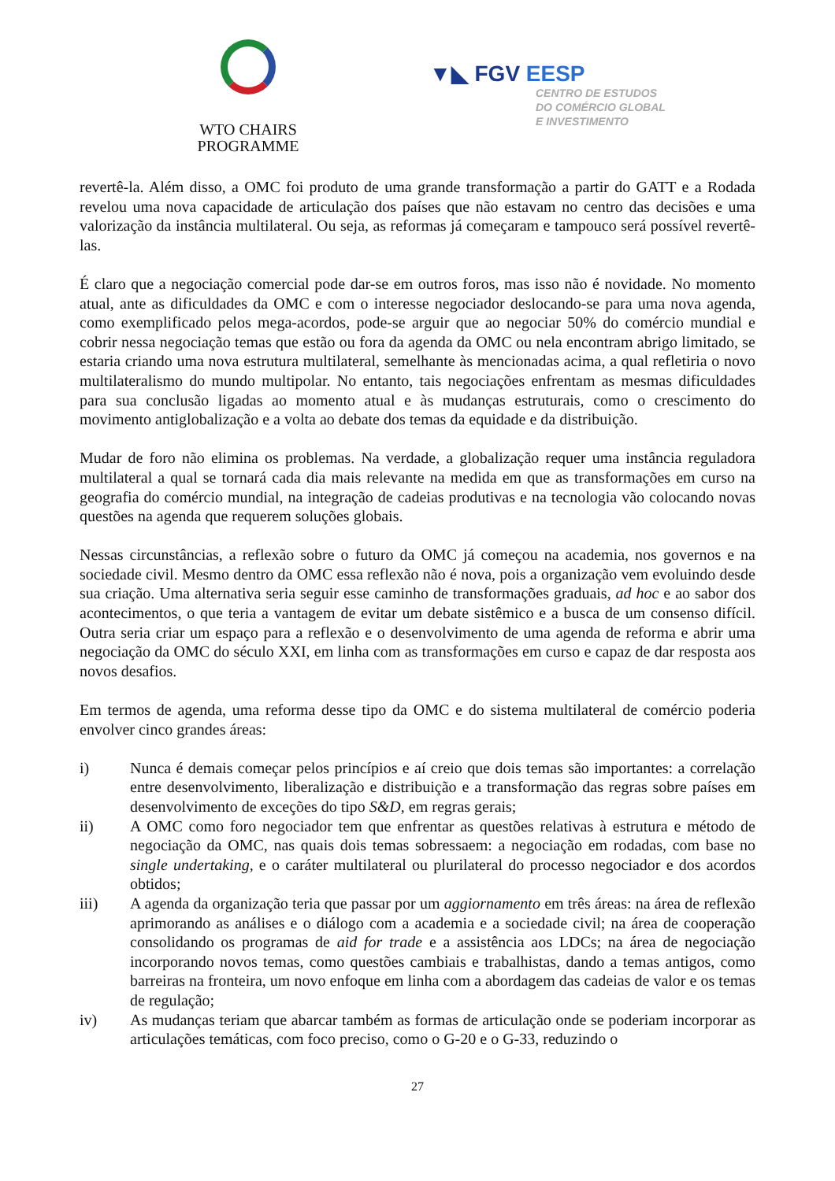WTO CHAIRS
PROGRAMME
▼◣ FGV EESP
CENTRO DE ESTUDOS
DO COMÉRCIO GLOBAL
E INVESTIMENTO
revertê-la. Além disso, a OMC foi produto de uma grande transformação a partir do GATT e a Rodada revelou uma nova capacidade de articulação dos países que não estavam no centro das decisões e uma valorização da instância multilateral. Ou seja, as reformas já começaram e tampouco será possível revertê-las.
É claro que a negociação comercial pode dar-se em outros foros, mas isso não é novidade. No momento atual, ante as dificuldades da OMC e com o interesse negociador deslocando-se para uma nova agenda, como exemplificado pelos mega-acordos, pode-se arguir que ao negociar 50% do comércio mundial e cobrir nessa negociação temas que estão ou fora da agenda da OMC ou nela encontram abrigo limitado, se estaria criando uma nova estrutura multilateral, semelhante às mencionadas acima, a qual refletiria o novo multilateralismo do mundo multipolar. No entanto, tais negociações enfrentam as mesmas dificuldades para sua conclusão ligadas ao momento atual e às mudanças estruturais, como o crescimento do movimento antiglobalização e a volta ao debate dos temas da equidade e da distribuição.
Mudar de foro não elimina os problemas. Na verdade, a globalização requer uma instância reguladora multilateral a qual se tornará cada dia mais relevante na medida em que as transformações em curso na geografia do comércio mundial, na integração de cadeias produtivas e na tecnologia vão colocando novas questões na agenda que requerem soluções globais.
Nessas circunstâncias, a reflexão sobre o futuro da OMC já começou na academia, nos governos e na sociedade civil. Mesmo dentro da OMC essa reflexão não é nova, pois a organização vem evoluindo desde sua criação. Uma alternativa seria seguir esse caminho de transformações graduais, ad hoc e ao sabor dos acontecimentos, o que teria a vantagem de evitar um debate sistêmico e a busca de um consenso difícil. Outra seria criar um espaço para a reflexão e o desenvolvimento de uma agenda de reforma e abrir uma negociação da OMC do século XXI, em linha com as transformações em curso e capaz de dar resposta aos novos desafios.
Em termos de agenda, uma reforma desse tipo da OMC e do sistema multilateral de comércio poderia envolver cinco grandes áreas:
i) Nunca é demais começar pelos princípios e aí creio que dois temas são importantes: a correlação entre desenvolvimento, liberalização e distribuição e a transformação das regras sobre países em desenvolvimento de exceções do tipo S&D, em regras gerais;
ii) A OMC como foro negociador tem que enfrentar as questões relativas à estrutura e método de negociação da OMC, nas quais dois temas sobressaem: a negociação em rodadas, com base no single undertaking, e o caráter multilateral ou plurilateral do processo negociador e dos acordos obtidos;
iii) A agenda da organização teria que passar por um aggiornamento em três áreas: na área de reflexão aprimorando as análises e o diálogo com a academia e a sociedade civil; na área de cooperação consolidando os programas de aid for trade e a assistência aos LDCs; na área de negociação incorporando novos temas, como questões cambiais e trabalhistas, dando a temas antigos, como barreiras na fronteira, um novo enfoque em linha com a abordagem das cadeias de valor e os temas de regulação;
iv) As mudanças teriam que abarcar também as formas de articulação onde se poderiam incorporar as articulações temáticas, com foco preciso, como o G-20 e o G-33, reduzindo o
27